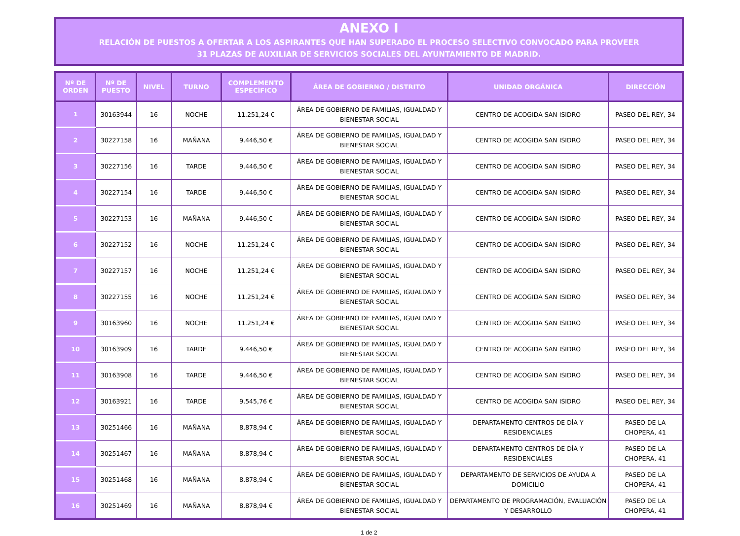ANEXO I
RELACIÓN DE PUESTOS A OFERTAR A LOS ASPIRANTES QUE HAN SUPERADO EL PROCESO SELECTIVO CONVOCADO PARA PROVEER
31 PLAZAS DE AUXILIAR DE SERVICIOS SOCIALES DEL AYUNTAMIENTO DE MADRID.
| Nº DE ORDEN | Nº DE PUESTO | NIVEL | TURNO | COMPLEMENTO ESPECÍFICO | ÁREA DE GOBIERNO / DISTRITO | UNIDAD ORGÁNICA | DIRECCIÓN |
| --- | --- | --- | --- | --- | --- | --- | --- |
| 1 | 30163944 | 16 | NOCHE | 11.251,24 € | ÁREA DE GOBIERNO DE FAMILIAS, IGUALDAD Y BIENESTAR SOCIAL | CENTRO DE ACOGIDA SAN ISIDRO | PASEO DEL REY, 34 |
| 2 | 30227158 | 16 | MAÑANA | 9.446,50 € | ÁREA DE GOBIERNO DE FAMILIAS, IGUALDAD Y BIENESTAR SOCIAL | CENTRO DE ACOGIDA SAN ISIDRO | PASEO DEL REY, 34 |
| 3 | 30227156 | 16 | TARDE | 9.446,50 € | ÁREA DE GOBIERNO DE FAMILIAS, IGUALDAD Y BIENESTAR SOCIAL | CENTRO DE ACOGIDA SAN ISIDRO | PASEO DEL REY, 34 |
| 4 | 30227154 | 16 | TARDE | 9.446,50 € | ÁREA DE GOBIERNO DE FAMILIAS, IGUALDAD Y BIENESTAR SOCIAL | CENTRO DE ACOGIDA SAN ISIDRO | PASEO DEL REY, 34 |
| 5 | 30227153 | 16 | MAÑANA | 9.446,50 € | ÁREA DE GOBIERNO DE FAMILIAS, IGUALDAD Y BIENESTAR SOCIAL | CENTRO DE ACOGIDA SAN ISIDRO | PASEO DEL REY, 34 |
| 6 | 30227152 | 16 | NOCHE | 11.251,24 € | ÁREA DE GOBIERNO DE FAMILIAS, IGUALDAD Y BIENESTAR SOCIAL | CENTRO DE ACOGIDA SAN ISIDRO | PASEO DEL REY, 34 |
| 7 | 30227157 | 16 | NOCHE | 11.251,24 € | ÁREA DE GOBIERNO DE FAMILIAS, IGUALDAD Y BIENESTAR SOCIAL | CENTRO DE ACOGIDA SAN ISIDRO | PASEO DEL REY, 34 |
| 8 | 30227155 | 16 | NOCHE | 11.251,24 € | ÁREA DE GOBIERNO DE FAMILIAS, IGUALDAD Y BIENESTAR SOCIAL | CENTRO DE ACOGIDA SAN ISIDRO | PASEO DEL REY, 34 |
| 9 | 30163960 | 16 | NOCHE | 11.251,24 € | ÁREA DE GOBIERNO DE FAMILIAS, IGUALDAD Y BIENESTAR SOCIAL | CENTRO DE ACOGIDA SAN ISIDRO | PASEO DEL REY, 34 |
| 10 | 30163909 | 16 | TARDE | 9.446,50 € | ÁREA DE GOBIERNO DE FAMILIAS, IGUALDAD Y BIENESTAR SOCIAL | CENTRO DE ACOGIDA SAN ISIDRO | PASEO DEL REY, 34 |
| 11 | 30163908 | 16 | TARDE | 9.446,50 € | ÁREA DE GOBIERNO DE FAMILIAS, IGUALDAD Y BIENESTAR SOCIAL | CENTRO DE ACOGIDA SAN ISIDRO | PASEO DEL REY, 34 |
| 12 | 30163921 | 16 | TARDE | 9.545,76 € | ÁREA DE GOBIERNO DE FAMILIAS, IGUALDAD Y BIENESTAR SOCIAL | CENTRO DE ACOGIDA SAN ISIDRO | PASEO DEL REY, 34 |
| 13 | 30251466 | 16 | MAÑANA | 8.878,94 € | ÁREA DE GOBIERNO DE FAMILIAS, IGUALDAD Y BIENESTAR SOCIAL | DEPARTAMENTO CENTROS DE DÍA Y RESIDENCIALES | PASEO DE LA CHOPERA, 41 |
| 14 | 30251467 | 16 | MAÑANA | 8.878,94 € | ÁREA DE GOBIERNO DE FAMILIAS, IGUALDAD Y BIENESTAR SOCIAL | DEPARTAMENTO CENTROS DE DÍA Y RESIDENCIALES | PASEO DE LA CHOPERA, 41 |
| 15 | 30251468 | 16 | MAÑANA | 8.878,94 € | ÁREA DE GOBIERNO DE FAMILIAS, IGUALDAD Y BIENESTAR SOCIAL | DEPARTAMENTO DE SERVICIOS DE AYUDA A DOMICILIO | PASEO DE LA CHOPERA, 41 |
| 16 | 30251469 | 16 | MAÑANA | 8.878,94 € | ÁREA DE GOBIERNO DE FAMILIAS, IGUALDAD Y BIENESTAR SOCIAL | DEPARTAMENTO DE PROGRAMACIÓN, EVALUACIÓN Y DESARROLLO | PASEO DE LA CHOPERA, 41 |
1 de 2